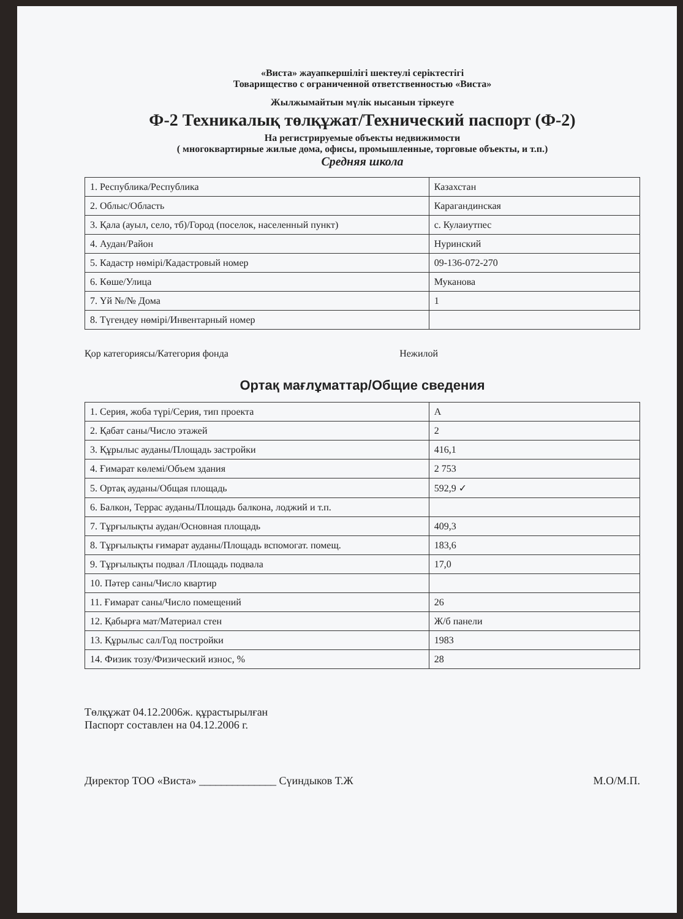«Виста» жауапкершілігі шектеулі серіктестігі
Товарищество с ограниченной ответственностью «Виста»
Жылжымайтын мүлік нысанын тіркеуге
Ф-2 Техникалық төлқұжат/Технический паспорт (Ф-2)
На регистрируемые объекты недвижимости
( многоквартирные жилые дома, офисы, промышленные, торговые объекты, и т.п.)
Средняя школа
| 1. Республика/Республика | Казахстан |
| 2. Облыс/Область | Карагандинская |
| 3. Қала (ауыл, село, тб)/Город (поселок, населенный пункт) | с. Кулаиутпес |
| 4. Аудан/Район | Нуринский |
| 5. Кадастр нөмірі/Кадастровый номер | 09-136-072-270 |
| 6. Көше/Улица | Муканова |
| 7. Үй №/№ Дома | 1 |
| 8. Түгендеу нөмірі/Инвентарный номер | |
Қор категориясы/Категория фонда Нежилой
Ортақ мағлұматтар/Общие сведения
| 1. Серия, жоба түрі/Серия, тип проекта | А |
| 2. Қабат саны/Число этажей | 2 |
| 3. Құрылыс ауданы/Площадь застройки | 416,1 |
| 4. Ғимарат көлемі/Объем здания | 2 753 |
| 5. Ортақ ауданы/Общая площадь | 592,9 ✓ |
| 6. Балкон, Террас ауданы/Площадь балкона, лоджий и т.п. | |
| 7. Тұрғылықты аудан/Основная площадь | 409,3 |
| 8. Тұрғылықты ғимарат ауданы/Площадь вспомогат. помещ. | 183,6 |
| 9. Тұрғылықты подвал /Площадь подвала | 17,0 |
| 10. Пәтер саны/Число квартир | |
| 11. Ғимарат саны/Число помещений | 26 |
| 12. Қабырға мат/Материал стен | Ж/б панели |
| 13. Құрылыс сал/Год постройки | 1983 |
| 14. Физик тозу/Физический износ, % | 28 |
Төлқұжат 04.12.2006ж. құрастырылған
Паспорт составлен на 04.12.2006 г.
Директор ТОО «Виста» ______________ Сүиндыков Т.Ж М.О/М.П.